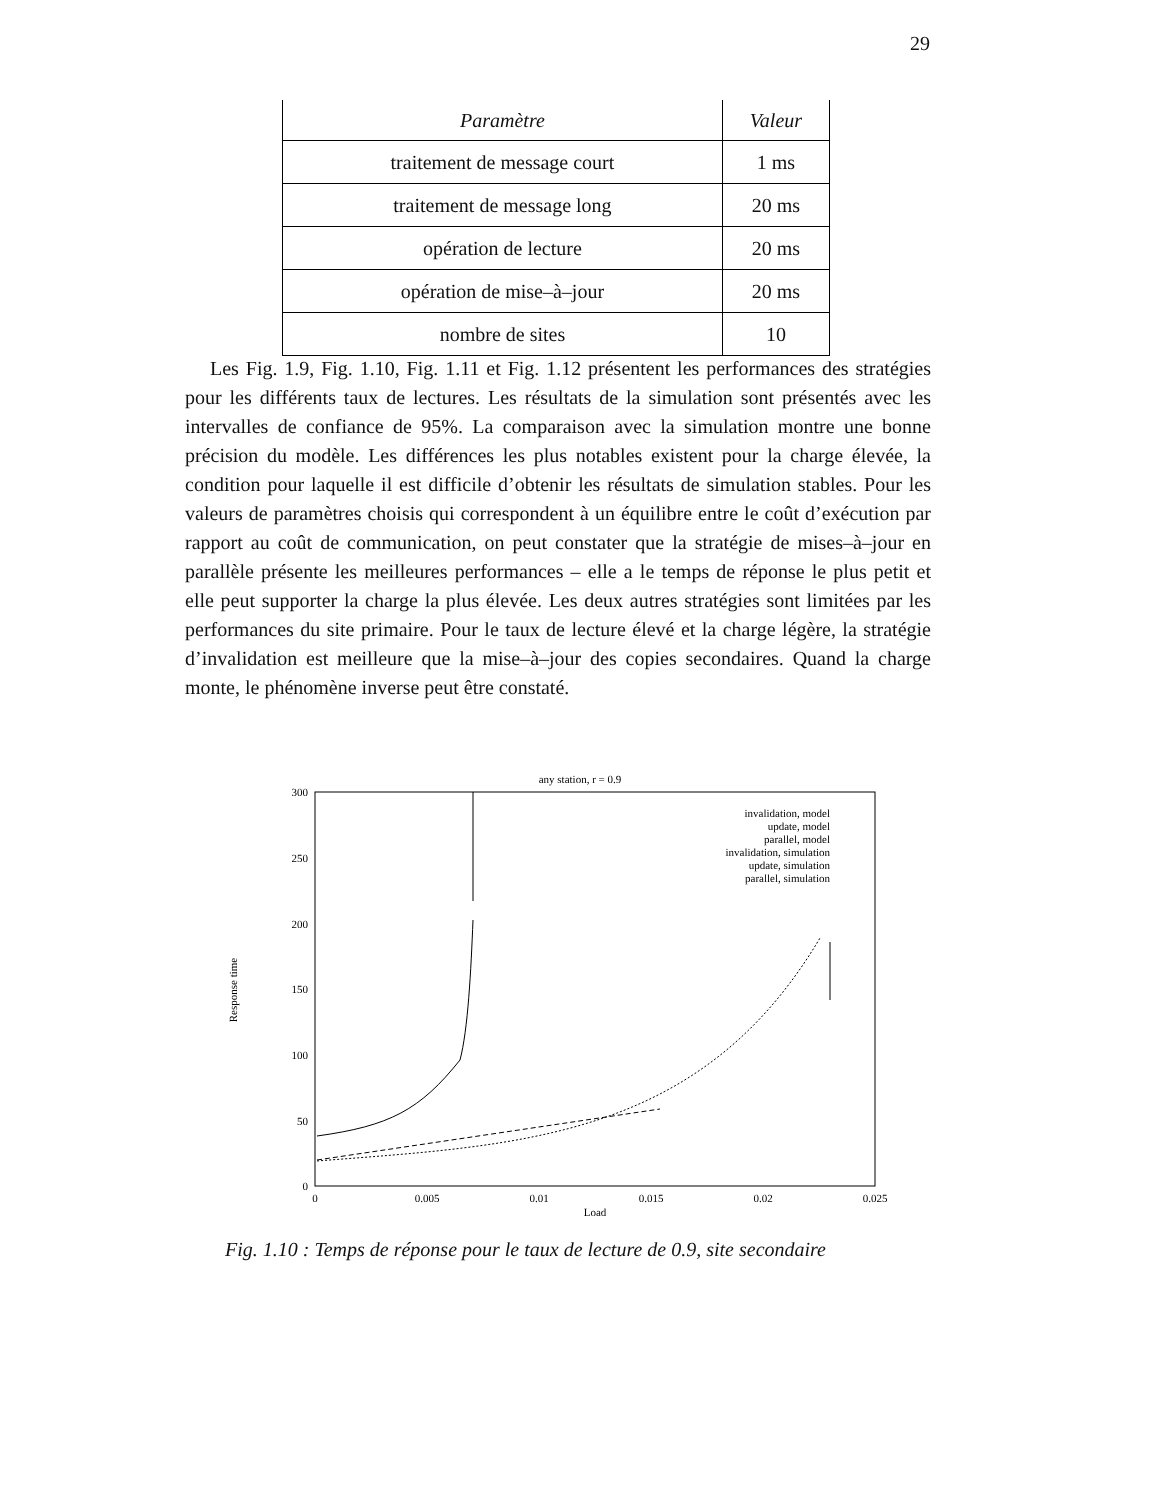29
| Paramètre | Valeur |
| --- | --- |
| traitement de message court | 1 ms |
| traitement de message long | 20 ms |
| opération de lecture | 20 ms |
| opération de mise–à–jour | 20 ms |
| nombre de sites | 10 |
Les Fig. 1.9, Fig. 1.10, Fig. 1.11 et Fig. 1.12 présentent les performances des stratégies pour les différents taux de lectures. Les résultats de la simulation sont présentés avec les intervalles de confiance de 95%. La comparaison avec la simulation montre une bonne précision du modèle. Les différences les plus notables existent pour la charge élevée, la condition pour laquelle il est difficile d’obtenir les résultats de simulation stables. Pour les valeurs de paramètres choisis qui correspondent à un équilibre entre le coût d’exécution par rapport au coût de communication, on peut constater que la stratégie de mises–à–jour en parallèle présente les meilleures performances – elle a le temps de réponse le plus petit et elle peut supporter la charge la plus élevée. Les deux autres stratégies sont limitées par les performances du site primaire. Pour le taux de lecture élevé et la charge légère, la stratégie d’invalidation est meilleure que la mise–à–jour des copies secondaires. Quand la charge monte, le phénomène inverse peut être constaté.
any station, r = 0.9
300
250
200
150
100
50
0
0
0.005
0.01
0.015
0.02
0.025
Load
Response time
invalidation, model
update, model
parallel, model
invalidation, simulation
update, simulation
parallel, simulation
Fig. 1.10 : Temps de réponse pour le taux de lecture de 0.9, site secondaire